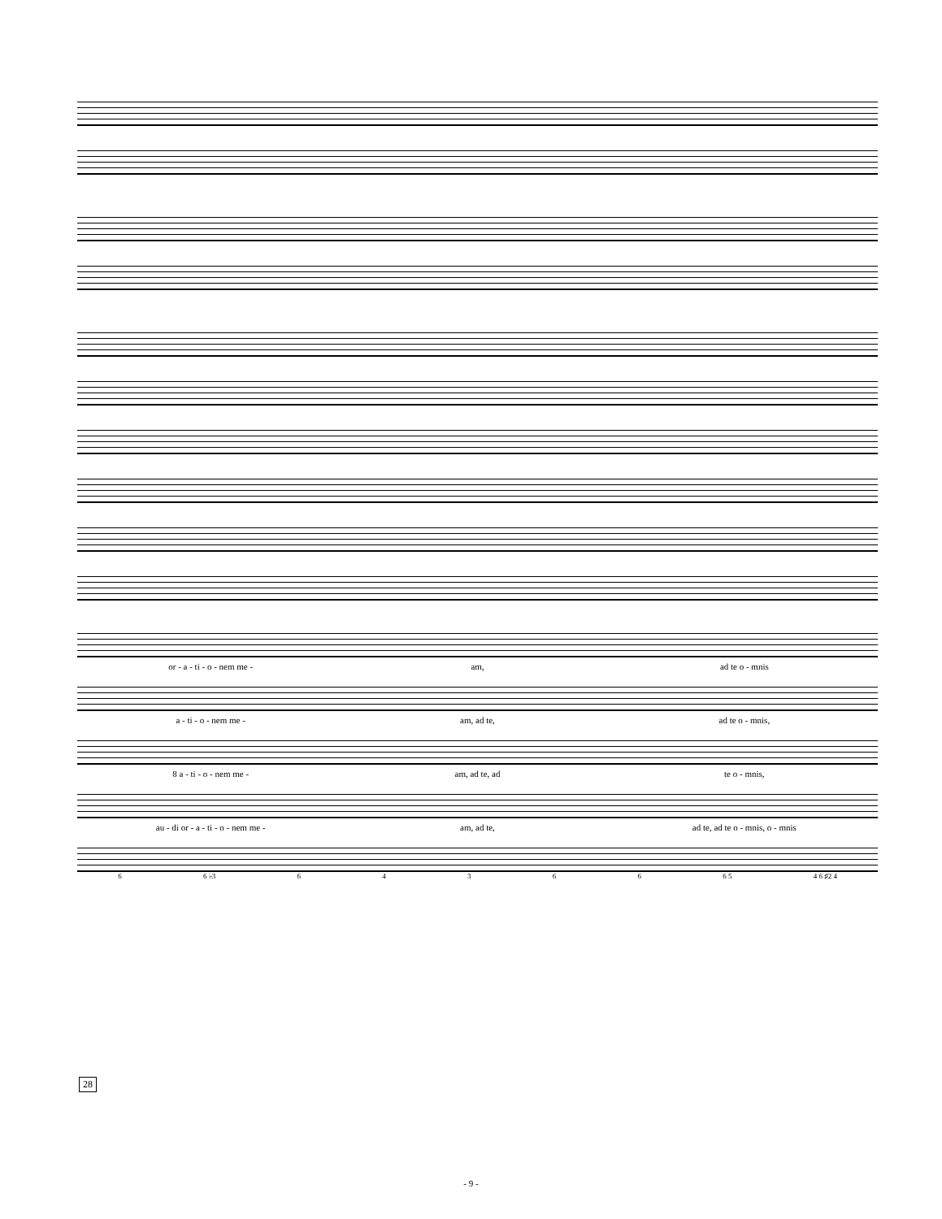or - a - ti - o - nem me - am, ad te o - mnis
a - ti - o - nem me - am, ad te, ad te o - mnis,
8 a - ti - o - nem me - am, ad te, ad te o - mnis,
au - di or - a - ti - o - nem me -
am, ad te,
ad te, ad te o - mnis, o - mnis
6 6 ♭3 64366 6 5 4 6 ♯2 4
28
- 9 -